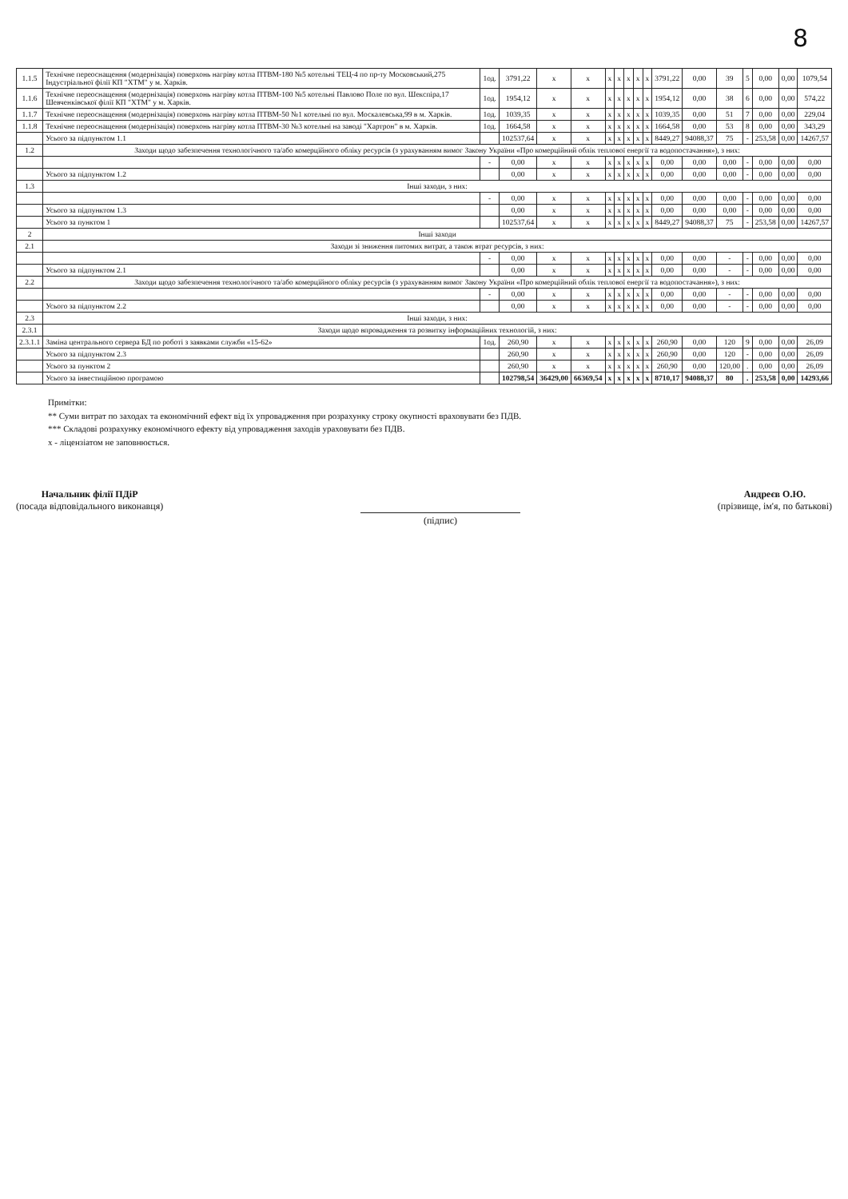8
| 1.1.5 | Технічне переоснащення (модернізація) поверхонь нагріву котла ПТВМ-180 №5 котельні ТЕЦ-4 по пр-ту Московський,275 Індустріальної філії КП "ХТМ" у м. Харків. | 1од. | 3791,22 | х | х | х | х | х | х | х | 3791,22 | 0,00 | 39 | 5 | 0,00 | 0,00 | 1079,54 |
| 1.1.6 | Технічне переоснащення (модернізація) поверхонь нагріву котла ПТВМ-100 №5 котельні Павлово Поле по вул. Шекспіра,17 Шевченківської філії КП "ХТМ" у м. Харків. | 1од. | 1954,12 | х | х | х | х | х | х | х | 1954,12 | 0,00 | 38 | 6 | 0,00 | 0,00 | 574,22 |
| 1.1.7 | Технічне переоснащення (модернізація) поверхонь нагріву котла ПТВМ-50 №1 котельні по вул. Москалевська,99 в м. Харків. | 1од. | 1039,35 | х | х | х | х | х | х | х | 1039,35 | 0,00 | 51 | 7 | 0,00 | 0,00 | 229,04 |
| 1.1.8 | Технічне переоснащення (модернізація) поверхонь нагріву котла ПТВМ-30 №3 котельні на заводі "Хартрон" в м. Харків. | 1од. | 1664,58 | х | х | х | х | х | х | х | 1664,58 | 0,00 | 53 | 8 | 0,00 | 0,00 | 343,29 |
| | Усього за підпунктом 1.1 | | 102537,64 | х | х | х | х | х | х | х | 8449,27 | 94088,37 | 75 | - | 253,58 | 0,00 | 14267,57 |
| 1.2 | Заходи щодо забезпечення технологічного та/або комерційного обліку ресурсів (з урахуванням вимог Закону України «Про комерційний облік теплової енергії та водопостачання»), з них: | | | | | | | | | | | | | | | | |
| | | - | 0,00 | х | х | х | х | х | х | х | 0,00 | 0,00 | 0,00 | - | 0,00 | 0,00 | 0,00 |
| | Усього за підпунктом 1.2 | | 0,00 | х | х | х | х | х | х | х | 0,00 | 0,00 | 0,00 | - | 0,00 | 0,00 | 0,00 |
| 1.3 | Інші заходи, з них: | | | | | | | | | | | | | | | | |
| | | - | 0,00 | х | х | х | х | х | х | х | 0,00 | 0,00 | 0,00 | - | 0,00 | 0,00 | 0,00 |
| | Усього за підпунктом 1.3 | | 0,00 | х | х | х | х | х | х | х | 0,00 | 0,00 | 0,00 | - | 0,00 | 0,00 | 0,00 |
| | Усього за пунктом 1 | | 102537,64 | х | х | х | х | х | х | х | 8449,27 | 94088,37 | 75 | - | 253,58 | 0,00 | 14267,57 |
| 2 | Інші заходи | | | | | | | | | | | | | | | | |
| 2.1 | Заходи зі зниження питомих витрат, а також втрат ресурсів, з них: | | | | | | | | | | | | | | | | |
| | | - | 0,00 | х | х | х | х | х | х | х | 0,00 | 0,00 | - | - | 0,00 | 0,00 | 0,00 |
| | Усього за підпунктом 2.1 | | 0,00 | х | х | х | х | х | х | х | 0,00 | 0,00 | - | - | 0,00 | 0,00 | 0,00 |
| 2.2 | Заходи щодо забезпечення технологічного та/або комерційного обліку ресурсів (з урахуванням вимог Закону України «Про комерційний облік теплової енергії та водопостачання»), з них: | | | | | | | | | | | | | | | | |
| | | - | 0,00 | х | х | х | х | х | х | х | 0,00 | 0,00 | - | - | 0,00 | 0,00 | 0,00 |
| | Усього за підпунктом 2.2 | | 0,00 | х | х | х | х | х | х | х | 0,00 | 0,00 | - | - | 0,00 | 0,00 | 0,00 |
| 2.3 | Інші заходи, з них: | | | | | | | | | | | | | | | | |
| 2.3.1 | Заходи щодо впровадження та розвитку інформаційних технологій, з них: | | | | | | | | | | | | | | | | |
| 2.3.1.1 | Заміна центрального сервера БД по роботі з заявками служби «15-62» | 1од. | 260,90 | х | х | х | х | х | х | х | 260,90 | 0,00 | 120 | 9 | 0,00 | 0,00 | 26,09 |
| | Усього за підпунктом 2.3 | | 260,90 | х | х | х | х | х | х | х | 260,90 | 0,00 | 120 | - | 0,00 | 0,00 | 26,09 |
| | Усього за пунктом 2 | | 260,90 | х | х | х | х | х | х | х | 260,90 | 0,00 | 120,00 | . | 0,00 | 0,00 | 26,09 |
| | Усього за інвестиційною програмою | | 102798,54 | 36429,00 | 66369,54 | х | х | х | х | х | 8710,17 | 94088,37 | 80 | . | 253,58 | 0,00 | 14293,66 |
Примітки:
** Суми витрат по заходах та економічний ефект від їх упровадження при розрахунку строку окупності враховувати без ПДВ.
*** Складові розрахунку економічного ефекту від упровадження заходів ураховувати без ПДВ.
х - ліцензіатом не заповнюється.
Начальник філії ПДіР
(посада відповідального виконавця)
(підпис) Андреєв О.Ю.
(прізвище, ім'я, по батькові)